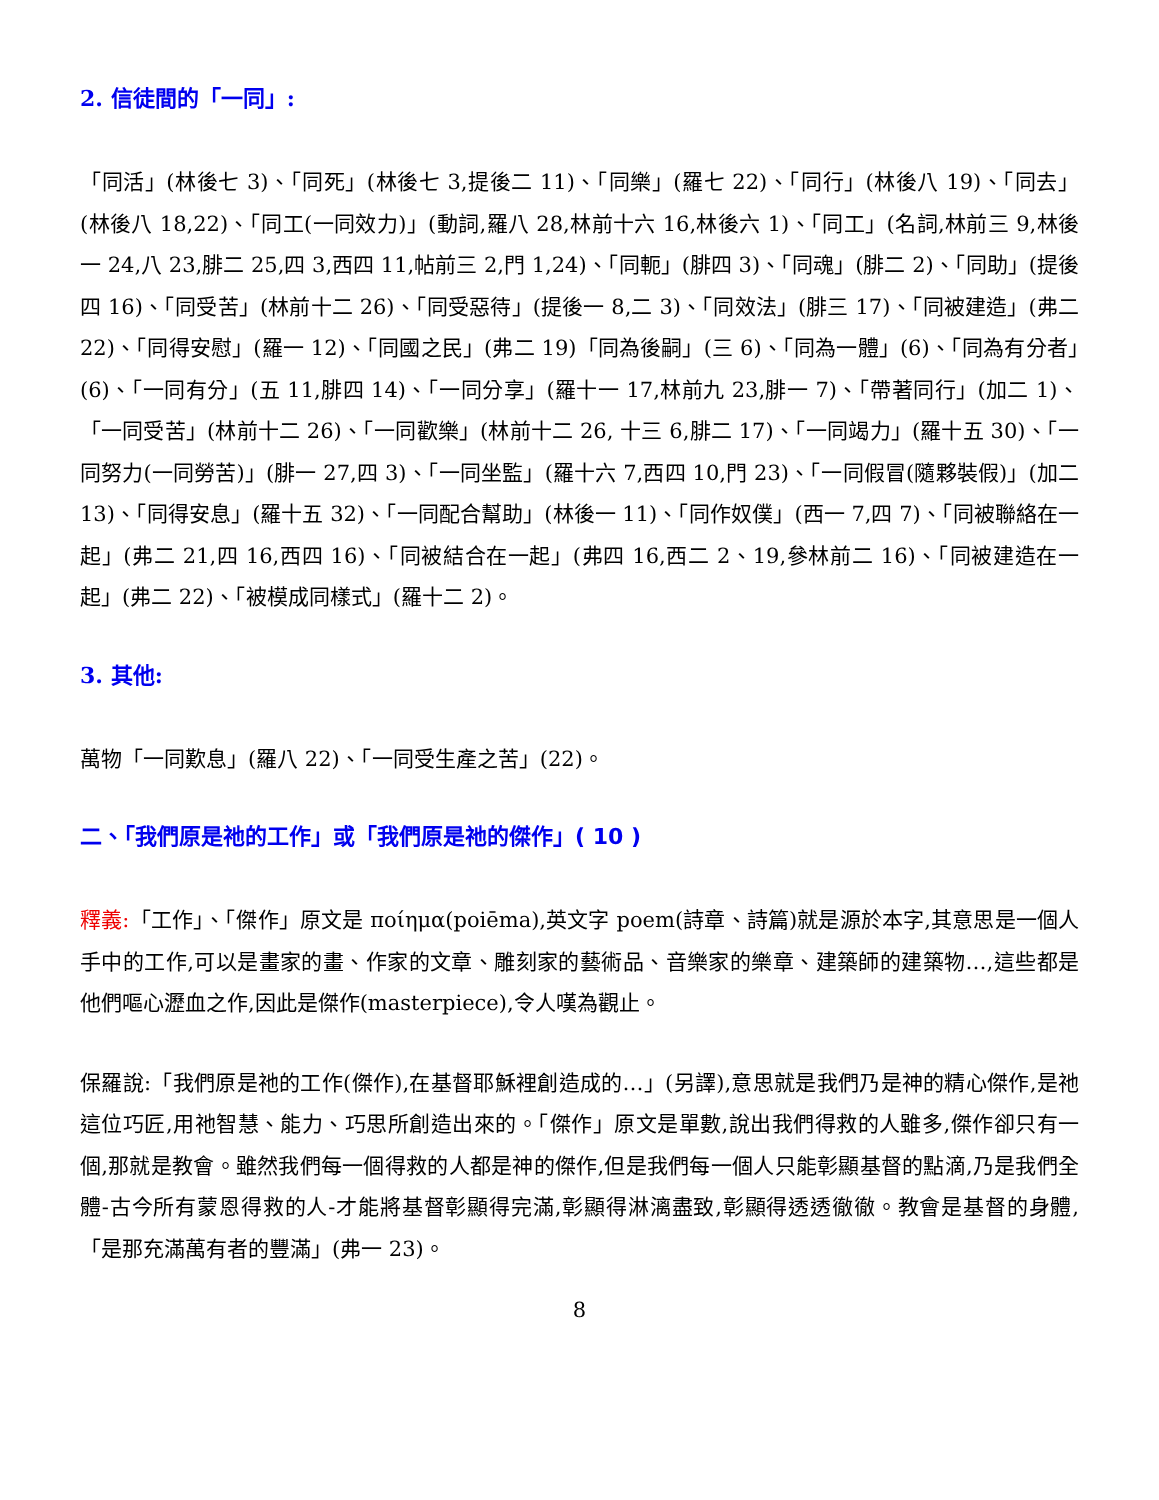2. 信徒間的「一同」:
「同活」(林後七 3)、「同死」(林後七 3,提後二 11)、「同樂」(羅七 22)、「同行」(林後八 19)、「同去」(林後八 18,22)、「同工(一同效力)」(動詞,羅八 28,林前十六 16,林後六 1)、「同工」(名詞,林前三 9,林後一 24,八 23,腓二 25,四 3,西四 11,帖前三 2,門 1,24)、「同軛」(腓四 3)、「同魂」(腓二 2)、「同助」(提後四 16)、「同受苦」(林前十二 26)、「同受惡待」(提後一 8,二 3)、「同效法」(腓三 17)、「同被建造」(弗二 22)、「同得安慰」(羅一 12)、「同國之民」(弗二 19)「同為後嗣」(三 6)、「同為一體」(6)、「同為有分者」(6)、「一同有分」(五 11,腓四 14)、「一同分享」(羅十一 17,林前九 23,腓一 7)、「帶著同行」(加二 1)、「一同受苦」(林前十二 26)、「一同歡樂」(林前十二 26, 十三 6,腓二 17)、「一同竭力」(羅十五 30)、「一同努力(一同勞苦)」(腓一 27,四 3)、「一同坐監」(羅十六 7,西四 10,門 23)、「一同假冒(隨夥裝假)」(加二 13)、「同得安息」(羅十五 32)、「一同配合幫助」(林後一 11)、「同作奴僕」(西一 7,四 7)、「同被聯絡在一起」(弗二 21,四 16,西四 16)、「同被結合在一起」(弗四 16,西二 2、19,參林前二 16)、「同被建造在一起」(弗二 22)、「被模成同樣式」(羅十二 2)。
3. 其他:
萬物「一同歎息」(羅八 22)、「一同受生產之苦」(22)。
二、「我們原是祂的工作」或「我們原是祂的傑作」( 10 )
釋義:「工作」、「傑作」原文是 ποίημα(poiēma),英文字 poem(詩章、詩篇)就是源於本字,其意思是一個人手中的工作,可以是畫家的畫、作家的文章、雕刻家的藝術品、音樂家的樂章、建築師的建築物…,這些都是他們嘔心瀝血之作,因此是傑作(masterpiece),令人嘆為觀止。
保羅說:「我們原是祂的工作(傑作),在基督耶穌裡創造成的…」(另譯),意思就是我們乃是神的精心傑作,是祂這位巧匠,用祂智慧、能力、巧思所創造出來的。「傑作」原文是單數,說出我們得救的人雖多,傑作卻只有一個,那就是教會。雖然我們每一個得救的人都是神的傑作,但是我們每一個人只能彰顯基督的點滴,乃是我們全體-古今所有蒙恩得救的人-才能將基督彰顯得完滿,彰顯得淋漓盡致,彰顯得透透徹徹。教會是基督的身體,「是那充滿萬有者的豐滿」(弗一 23)。
8